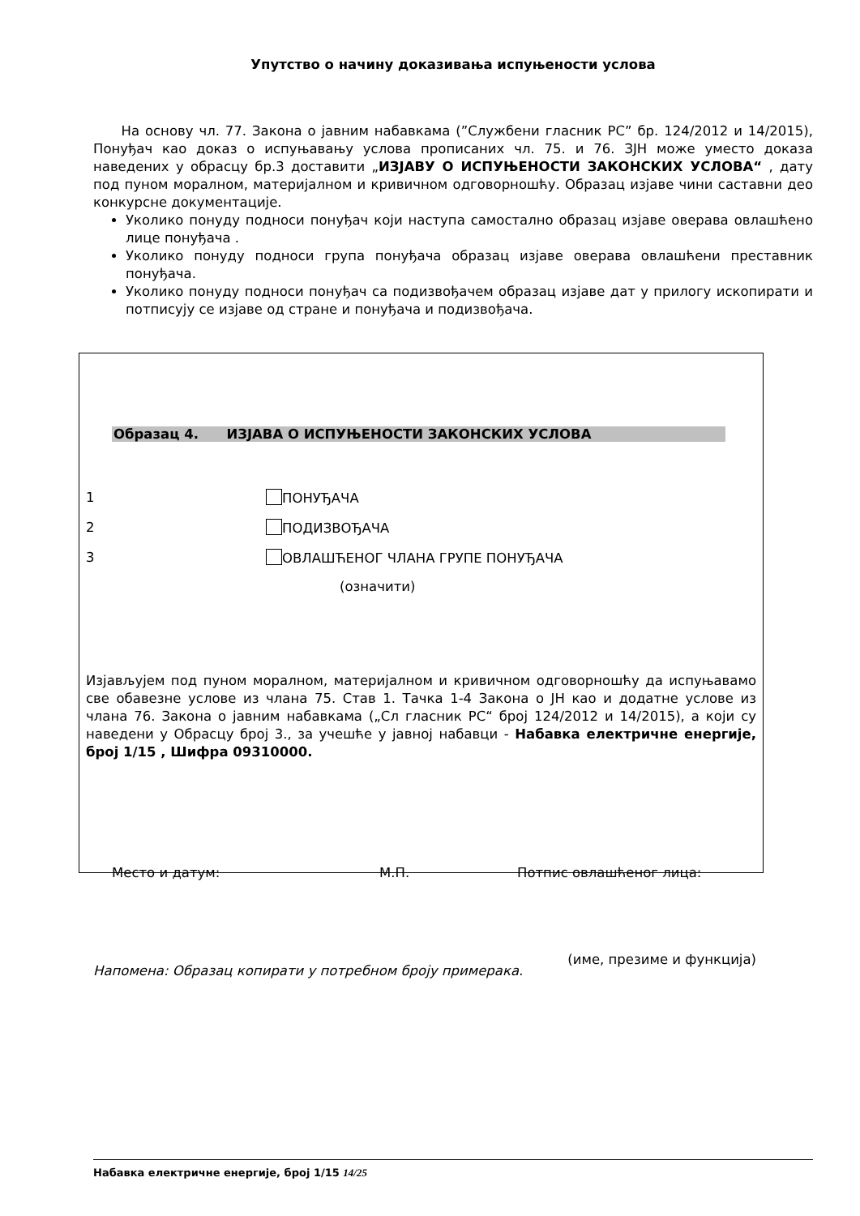Упутство о начину доказивања испуњености услова
На основу чл. 77. Закона о јавним набавкама (”Службени гласник РС” бр. 124/2012 и 14/2015), Понуђач као доказ о испуњавању услова прописаних чл. 75. и 76. ЗЈН може уместо доказа наведених у обрасцу бр.3 доставити „ИЗЈАВУ О ИСПУЊЕНОСТИ ЗАКОНСКИХ УСЛОВА“ , дату под пуном моралном, материјалном и кривичном одговорношћу. Образац изјаве чини саставни део конкурсне документације.
Уколико понуду подноси понуђач који наступа самостално образац изјаве оверава овлашћено лице понуђача .
Уколико понуду подноси група понуђача образац изјаве оверава овлашћени преставник понуђача.
Уколико понуду подноси понуђач са подизвођачем образац изјаве дат у прилогу ископирати и потписују се изјаве од стране и понуђача и подизвођача.
Образац 4. ИЗЈАВА О ИСПУЊЕНОСТИ ЗАКОНСКИХ УСЛОВА
1 ПОНУЂАЧА
2 ПОДИЗВОЂАЧА
3 ОВЛАШЋЕНОГ ЧЛАНА ГРУПЕ ПОНУЂАЧА
(означити)
Изјављујем под пуном моралном, материјалном и кривичном одговорношћу да испуњавамо све обавезне услове из члана 75. Став 1. Тачка 1-4 Закона о ЈН као и додатне услове из члана 76. Закона о јавним набавкама („Сл гласник РС“ број 124/2012 и 14/2015), а који су наведени у Обрасцу број 3., за учешће у јавној набавци - Набавка електричне енергије, број 1/15 , Шифра 09310000.
Место и датум: М.П. Потпис овлашћеног лица:
(име, презиме и функција)
Напомена: Образац копирати у потребном броју примерака.
Набавка електричне енергије, број 1/15 14/25